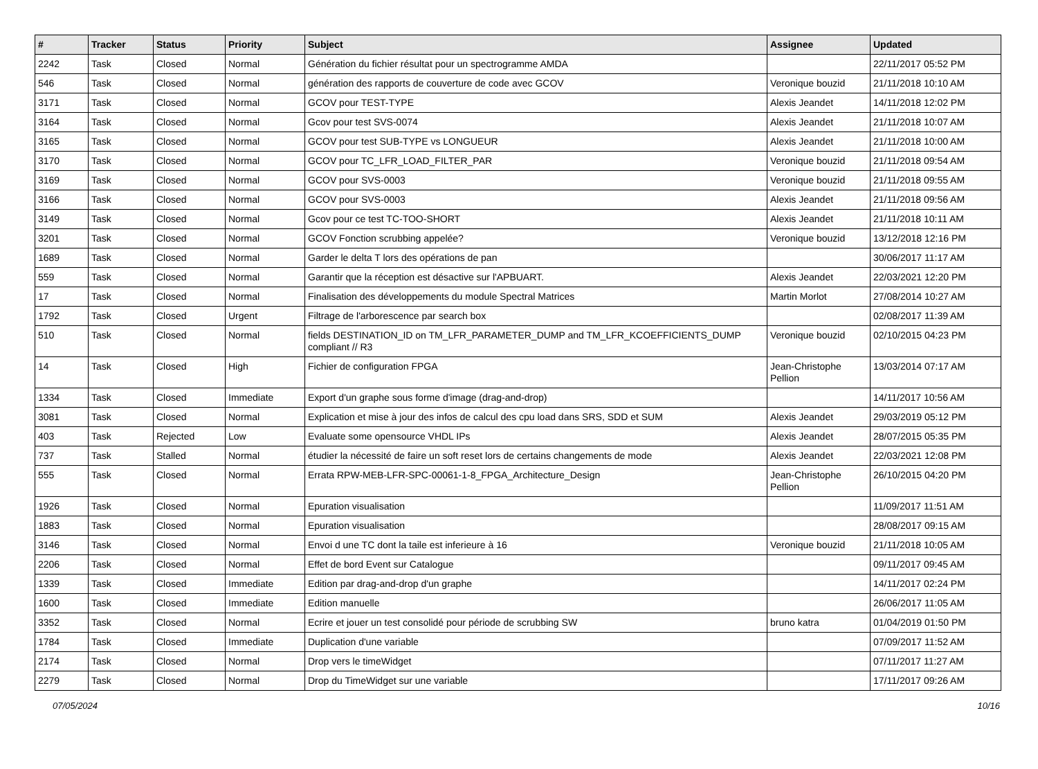| # | Tracker | Status | Priority | Subject | Assignee | Updated |
| --- | --- | --- | --- | --- | --- | --- |
| 2242 | Task | Closed | Normal | Génération du fichier résultat pour un spectrogramme AMDA | | 22/11/2017 05:52 PM |
| 546 | Task | Closed | Normal | génération des rapports de couverture de code avec GCOV | Veronique bouzid | 21/11/2018 10:10 AM |
| 3171 | Task | Closed | Normal | GCOV pour TEST-TYPE | Alexis Jeandet | 14/11/2018 12:02 PM |
| 3164 | Task | Closed | Normal | Gcov pour test SVS-0074 | Alexis Jeandet | 21/11/2018 10:07 AM |
| 3165 | Task | Closed | Normal | GCOV pour test SUB-TYPE vs LONGUEUR | Alexis Jeandet | 21/11/2018 10:00 AM |
| 3170 | Task | Closed | Normal | GCOV pour TC_LFR_LOAD_FILTER_PAR | Veronique bouzid | 21/11/2018 09:54 AM |
| 3169 | Task | Closed | Normal | GCOV pour SVS-0003 | Veronique bouzid | 21/11/2018 09:55 AM |
| 3166 | Task | Closed | Normal | GCOV pour SVS-0003 | Alexis Jeandet | 21/11/2018 09:56 AM |
| 3149 | Task | Closed | Normal | Gcov pour ce test TC-TOO-SHORT | Alexis Jeandet | 21/11/2018 10:11 AM |
| 3201 | Task | Closed | Normal | GCOV Fonction scrubbing appelée? | Veronique bouzid | 13/12/2018 12:16 PM |
| 1689 | Task | Closed | Normal | Garder le delta T lors des opérations de pan | | 30/06/2017 11:17 AM |
| 559 | Task | Closed | Normal | Garantir que la réception est désactive sur l'APBUART. | Alexis Jeandet | 22/03/2021 12:20 PM |
| 17 | Task | Closed | Normal | Finalisation des développements du module Spectral Matrices | Martin Morlot | 27/08/2014 10:27 AM |
| 1792 | Task | Closed | Urgent | Filtrage de l'arborescence par search box | | 02/08/2017 11:39 AM |
| 510 | Task | Closed | Normal | fields DESTINATION_ID on TM_LFR_PARAMETER_DUMP and TM_LFR_KCOEFFICIENTS_DUMP compliant // R3 | Veronique bouzid | 02/10/2015 04:23 PM |
| 14 | Task | Closed | High | Fichier de configuration FPGA | Jean-Christophe Pellion | 13/03/2014 07:17 AM |
| 1334 | Task | Closed | Immediate | Export d'un graphe sous forme d'image (drag-and-drop) | | 14/11/2017 10:56 AM |
| 3081 | Task | Closed | Normal | Explication et mise à jour des infos de calcul des cpu load dans SRS, SDD et SUM | Alexis Jeandet | 29/03/2019 05:12 PM |
| 403 | Task | Rejected | Low | Evaluate some opensource VHDL IPs | Alexis Jeandet | 28/07/2015 05:35 PM |
| 737 | Task | Stalled | Normal | étudier la nécessité de faire un soft reset lors de certains changements de mode | Alexis Jeandet | 22/03/2021 12:08 PM |
| 555 | Task | Closed | Normal | Errata RPW-MEB-LFR-SPC-00061-1-8_FPGA_Architecture_Design | Jean-Christophe Pellion | 26/10/2015 04:20 PM |
| 1926 | Task | Closed | Normal | Epuration visualisation | | 11/09/2017 11:51 AM |
| 1883 | Task | Closed | Normal | Epuration visualisation | | 28/08/2017 09:15 AM |
| 3146 | Task | Closed | Normal | Envoi d une TC dont la taile est inferieure à 16 | Veronique bouzid | 21/11/2018 10:05 AM |
| 2206 | Task | Closed | Normal | Effet de bord Event sur Catalogue | | 09/11/2017 09:45 AM |
| 1339 | Task | Closed | Immediate | Edition par drag-and-drop d'un graphe | | 14/11/2017 02:24 PM |
| 1600 | Task | Closed | Immediate | Edition manuelle | | 26/06/2017 11:05 AM |
| 3352 | Task | Closed | Normal | Ecrire et jouer un test consolidé pour période de scrubbing SW | bruno katra | 01/04/2019 01:50 PM |
| 1784 | Task | Closed | Immediate | Duplication d'une variable | | 07/09/2017 11:52 AM |
| 2174 | Task | Closed | Normal | Drop vers le timeWidget | | 07/11/2017 11:27 AM |
| 2279 | Task | Closed | Normal | Drop du TimeWidget sur une variable | | 17/11/2017 09:26 AM |
07/05/2024 10/16